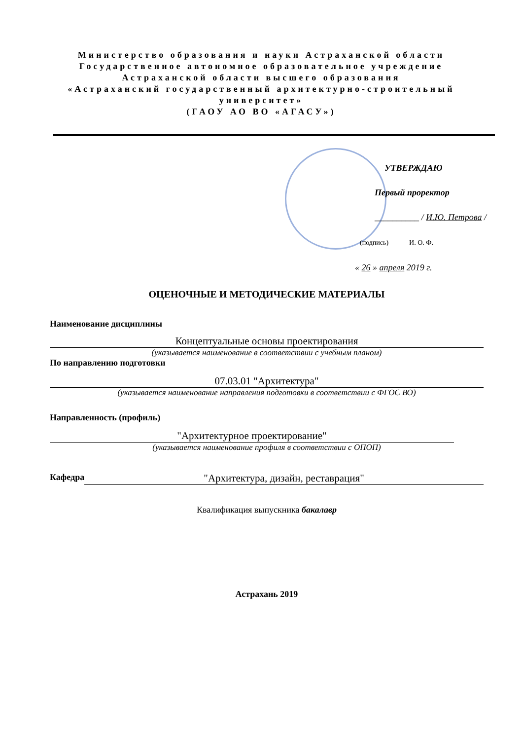Министерство образования и науки Астраханской области
Государственное автономное образовательное учреждение
Астраханской области высшего образования
«Астраханский государственный архитектурно-строительный университет»
(ГАОУ АО ВО «АГАСУ»)
УТВЕРЖДАЮ
Первый проректор
__________ / И.Ю. Петрова /
(подпись) И. О. Ф.
« 26 » апреля 2019 г.
ОЦЕНОЧНЫЕ И МЕТОДИЧЕСКИЕ МАТЕРИАЛЫ
Наименование дисциплины
Концептуальные основы проектирования
(указывается наименование в соответствии с учебным планом)
По направлению подготовки
07.03.01 "Архитектура"
(указывается наименование направления подготовки в соответствии с ФГОС ВО)
Направленность (профиль)
"Архитектурное проектирование"
(указывается наименование профиля в соответствии с ОПОП)
Кафедра "Архитектура, дизайн, реставрация"
Квалификация выпускника бакалавр
Астрахань 2019